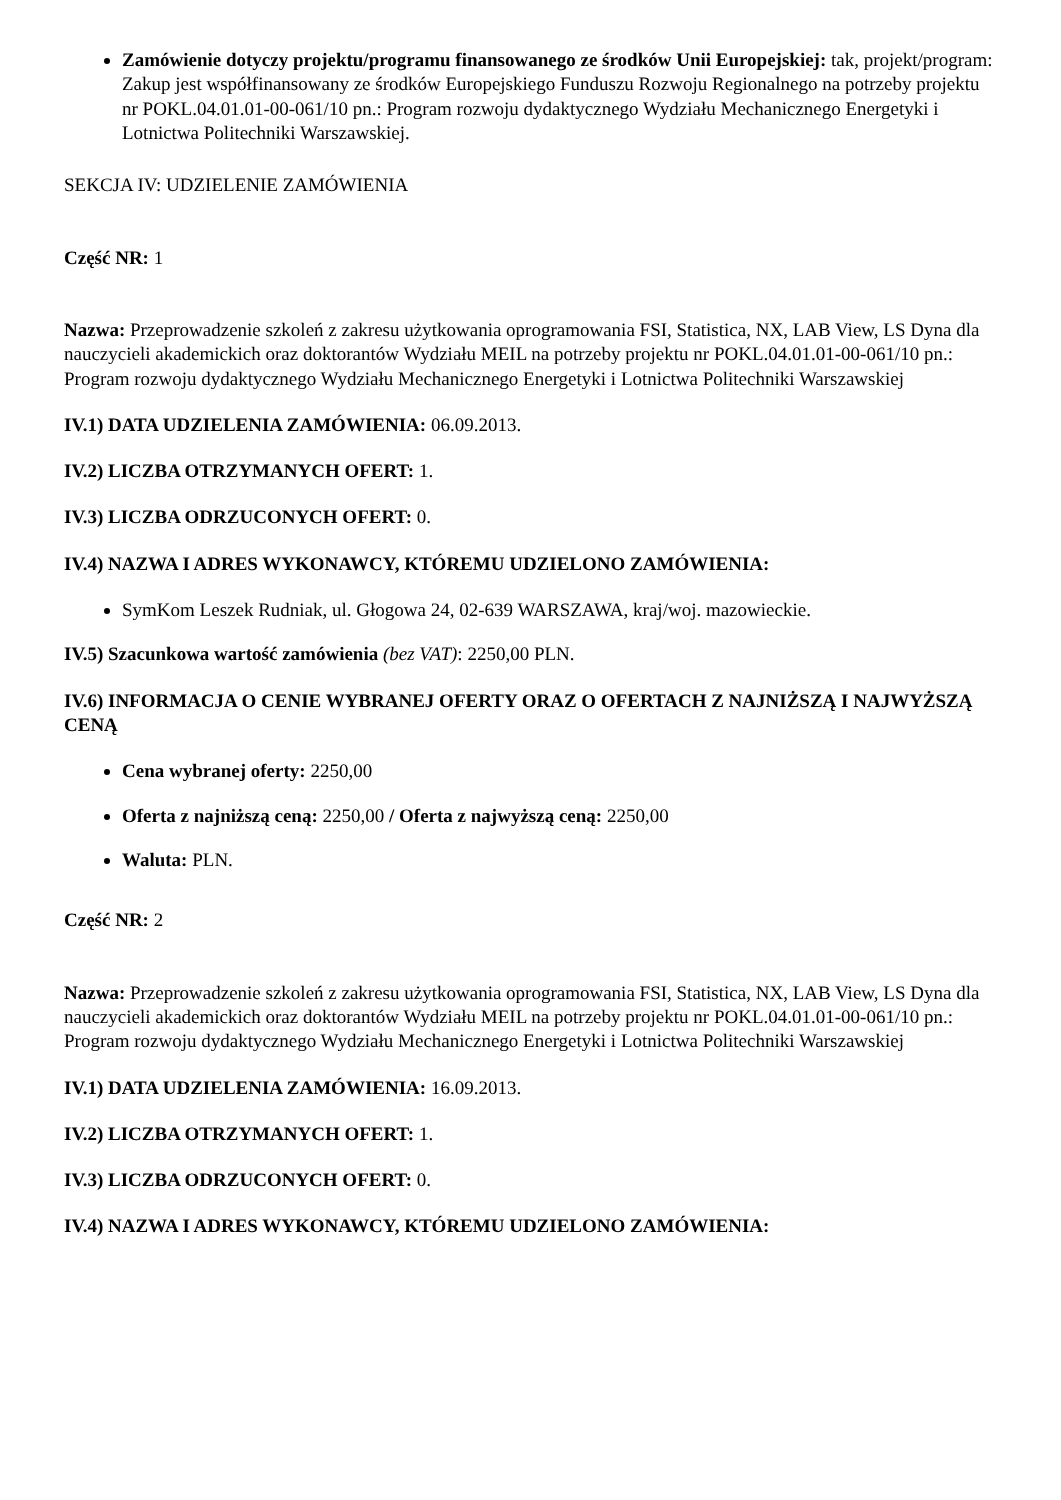Zamówienie dotyczy projektu/programu finansowanego ze środków Unii Europejskiej: tak, projekt/program: Zakup jest współfinansowany ze środków Europejskiego Funduszu Rozwoju Regionalnego na potrzeby projektu nr POKL.04.01.01-00-061/10 pn.: Program rozwoju dydaktycznego Wydziału Mechanicznego Energetyki i Lotnictwa Politechniki Warszawskiej.
SEKCJA IV: UDZIELENIE ZAMÓWIENIA
Część NR: 1
Nazwa: Przeprowadzenie szkoleń z zakresu użytkowania oprogramowania FSI, Statistica, NX, LAB View, LS Dyna dla nauczycieli akademickich oraz doktorantów Wydziału MEIL na potrzeby projektu nr POKL.04.01.01-00-061/10 pn.: Program rozwoju dydaktycznego Wydziału Mechanicznego Energetyki i Lotnictwa Politechniki Warszawskiej
IV.1) DATA UDZIELENIA ZAMÓWIENIA: 06.09.2013.
IV.2) LICZBA OTRZYMANYCH OFERT: 1.
IV.3) LICZBA ODRZUCONYCH OFERT: 0.
IV.4) NAZWA I ADRES WYKONAWCY, KTÓREMU UDZIELONO ZAMÓWIENIA:
SymKom Leszek Rudniak, ul. Głogowa 24, 02-639 WARSZAWA, kraj/woj. mazowieckie.
IV.5) Szacunkowa wartość zamówienia (bez VAT): 2250,00 PLN.
IV.6) INFORMACJA O CENIE WYBRANEJ OFERTY ORAZ O OFERTACH Z NAJNIŻSZĄ I NAJWYŻSZĄ CENĄ
Cena wybranej oferty: 2250,00
Oferta z najniższą ceną: 2250,00 / Oferta z najwyższą ceną: 2250,00
Waluta: PLN.
Część NR: 2
Nazwa: Przeprowadzenie szkoleń z zakresu użytkowania oprogramowania FSI, Statistica, NX, LAB View, LS Dyna dla nauczycieli akademickich oraz doktorantów Wydziału MEIL na potrzeby projektu nr POKL.04.01.01-00-061/10 pn.: Program rozwoju dydaktycznego Wydziału Mechanicznego Energetyki i Lotnictwa Politechniki Warszawskiej
IV.1) DATA UDZIELENIA ZAMÓWIENIA: 16.09.2013.
IV.2) LICZBA OTRZYMANYCH OFERT: 1.
IV.3) LICZBA ODRZUCONYCH OFERT: 0.
IV.4) NAZWA I ADRES WYKONAWCY, KTÓREMU UDZIELONO ZAMÓWIENIA: